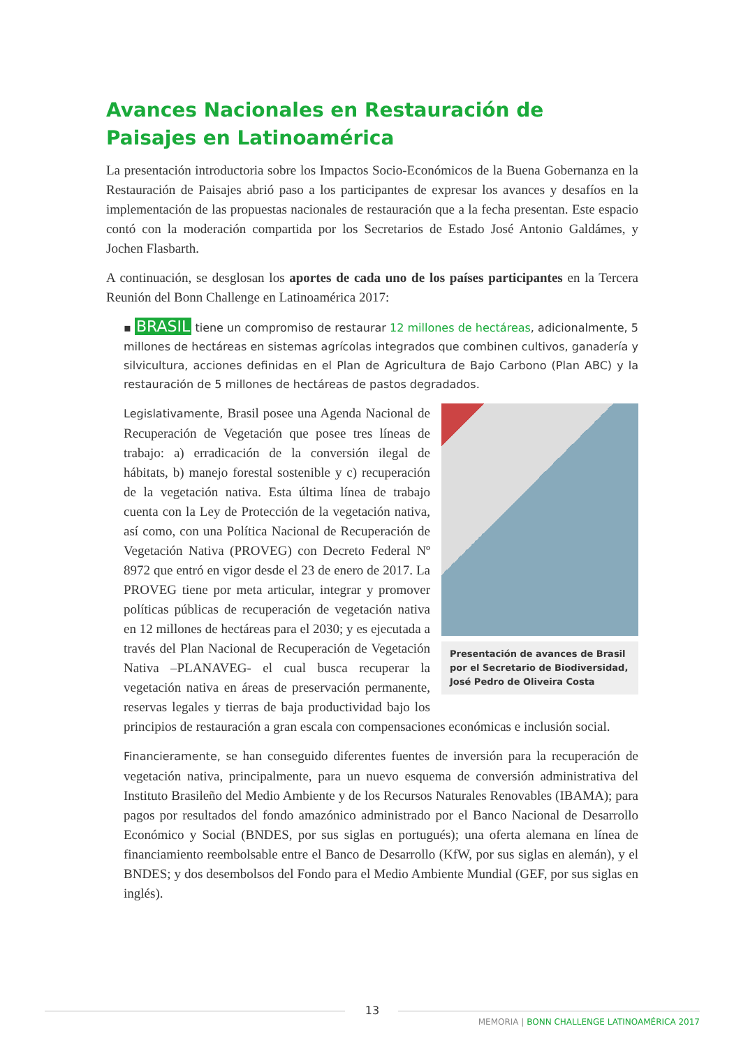Avances Nacionales en Restauración de Paisajes en Latinoamérica
La presentación introductoria sobre los Impactos Socio-Económicos de la Buena Gobernanza en la Restauración de Paisajes abrió paso a los participantes de expresar los avances y desafíos en la implementación de las propuestas nacionales de restauración que a la fecha presentan. Este espacio contó con la moderación compartida por los Secretarios de Estado José Antonio Galdámes, y Jochen Flasbarth.
A continuación, se desglosan los aportes de cada uno de los países participantes en la Tercera Reunión del Bonn Challenge en Latinoamérica 2017:
▪ BRASIL tiene un compromiso de restaurar 12 millones de hectáreas, adicionalmente, 5 millones de hectáreas en sistemas agrícolas integrados que combinen cultivos, ganadería y silvicultura, acciones definidas en el Plan de Agricultura de Bajo Carbono (Plan ABC) y la restauración de 5 millones de hectáreas de pastos degradados.
Presentación de avances de Brasil por el Secretario de Biodiversidad, José Pedro de Oliveira Costa
Legislativamente, Brasil posee una Agenda Nacional de Recuperación de Vegetación que posee tres líneas de trabajo: a) erradicación de la conversión ilegal de hábitats, b) manejo forestal sostenible y c) recuperación de la vegetación nativa. Esta última línea de trabajo cuenta con la Ley de Protección de la vegetación nativa, así como, con una Política Nacional de Recuperación de Vegetación Nativa (PROVEG) con Decreto Federal Nº 8972 que entró en vigor desde el 23 de enero de 2017. La PROVEG tiene por meta articular, integrar y promover políticas públicas de recuperación de vegetación nativa en 12 millones de hectáreas para el 2030; y es ejecutada a través del Plan Nacional de Recuperación de Vegetación Nativa –PLANAVEG- el cual busca recuperar la vegetación nativa en áreas de preservación permanente, reservas legales y tierras de baja productividad bajo los principios de restauración a gran escala con compensaciones económicas e inclusión social.
Financieramente, se han conseguido diferentes fuentes de inversión para la recuperación de vegetación nativa, principalmente, para un nuevo esquema de conversión administrativa del Instituto Brasileño del Medio Ambiente y de los Recursos Naturales Renovables (IBAMA); para pagos por resultados del fondo amazónico administrado por el Banco Nacional de Desarrollo Económico y Social (BNDES, por sus siglas en portugués); una oferta alemana en línea de financiamiento reembolsable entre el Banco de Desarrollo (KfW, por sus siglas en alemán), y el BNDES; y dos desembolsos del Fondo para el Medio Ambiente Mundial (GEF, por sus siglas en inglés).
13
MEMORIA | BONN CHALLENGE LATINOAMÉRICA 2017